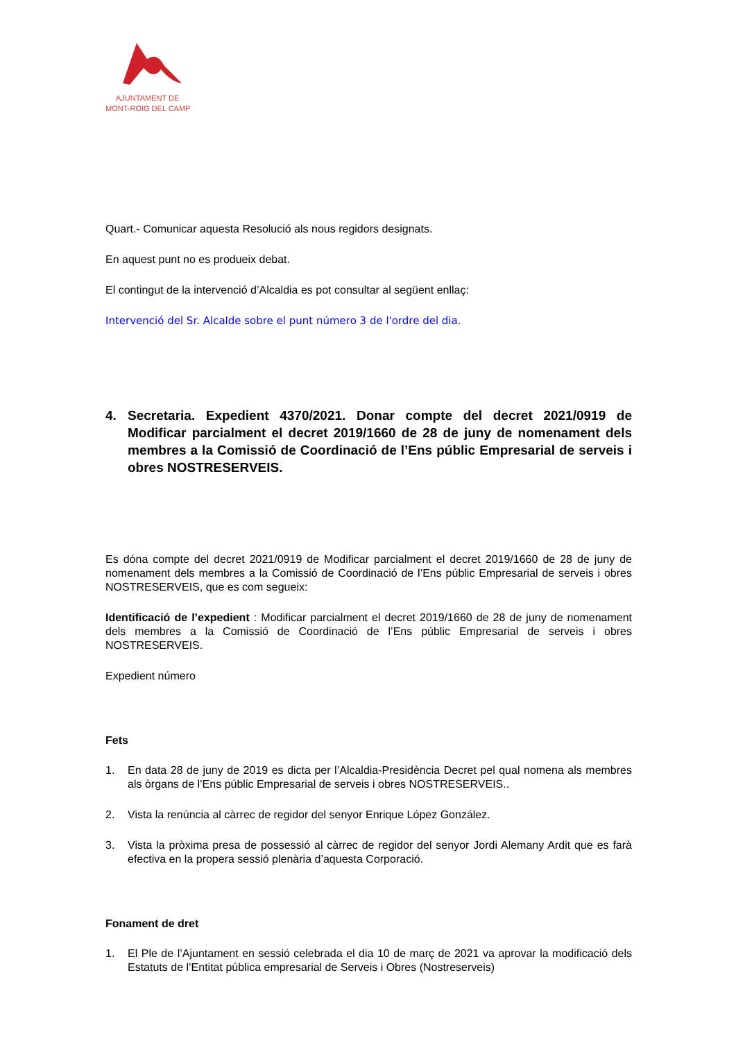AJUNTAMENT DE
MONT-ROIG DEL CAMP
Quart.- Comunicar aquesta Resolució als nous regidors designats.
En aquest punt no es produeix debat.
El contingut de la intervenció d’Alcaldia es pot consultar al següent enllaç:
Intervenció del Sr. Alcalde sobre el punt número 3 de l'ordre del dia.
4. Secretaria. Expedient 4370/2021. Donar compte del decret 2021/0919 de Modificar parcialment el decret 2019/1660 de 28 de juny de nomenament dels membres a la Comissió de Coordinació de l’Ens públic Empresarial de serveis i obres NOSTRESERVEIS.
Es dóna compte del decret 2021/0919 de Modificar parcialment el decret 2019/1660 de 28 de juny de nomenament dels membres a la Comissió de Coordinació de l’Ens públic Empresarial de serveis i obres NOSTRESERVEIS, que es com segueix:
Identificació de l’expedient : Modificar parcialment el decret 2019/1660 de 28 de juny de nomenament dels membres a la Comissió de Coordinació de l’Ens públic Empresarial de serveis i obres NOSTRESERVEIS.
Expedient número
Fets
1. En data 28 de juny de 2019 es dicta per l’Alcaldia-Presidència Decret pel qual nomena als membres als òrgans de l’Ens públic Empresarial de serveis i obres NOSTRESERVEIS..
2. Vista la renúncia al càrrec de regidor del senyor Enrique López González.
3. Vista la pròxima presa de possessió al càrrec de regidor del senyor Jordi Alemany Ardit que es farà efectiva en la propera sessió plenària d’aquesta Corporació.
Fonament de dret
1. El Ple de l’Ajuntament en sessió celebrada el dia 10 de març de 2021 va aprovar la modificació dels Estatuts de l’Entitat pública empresarial de Serveis i Obres (Nostreserveis)